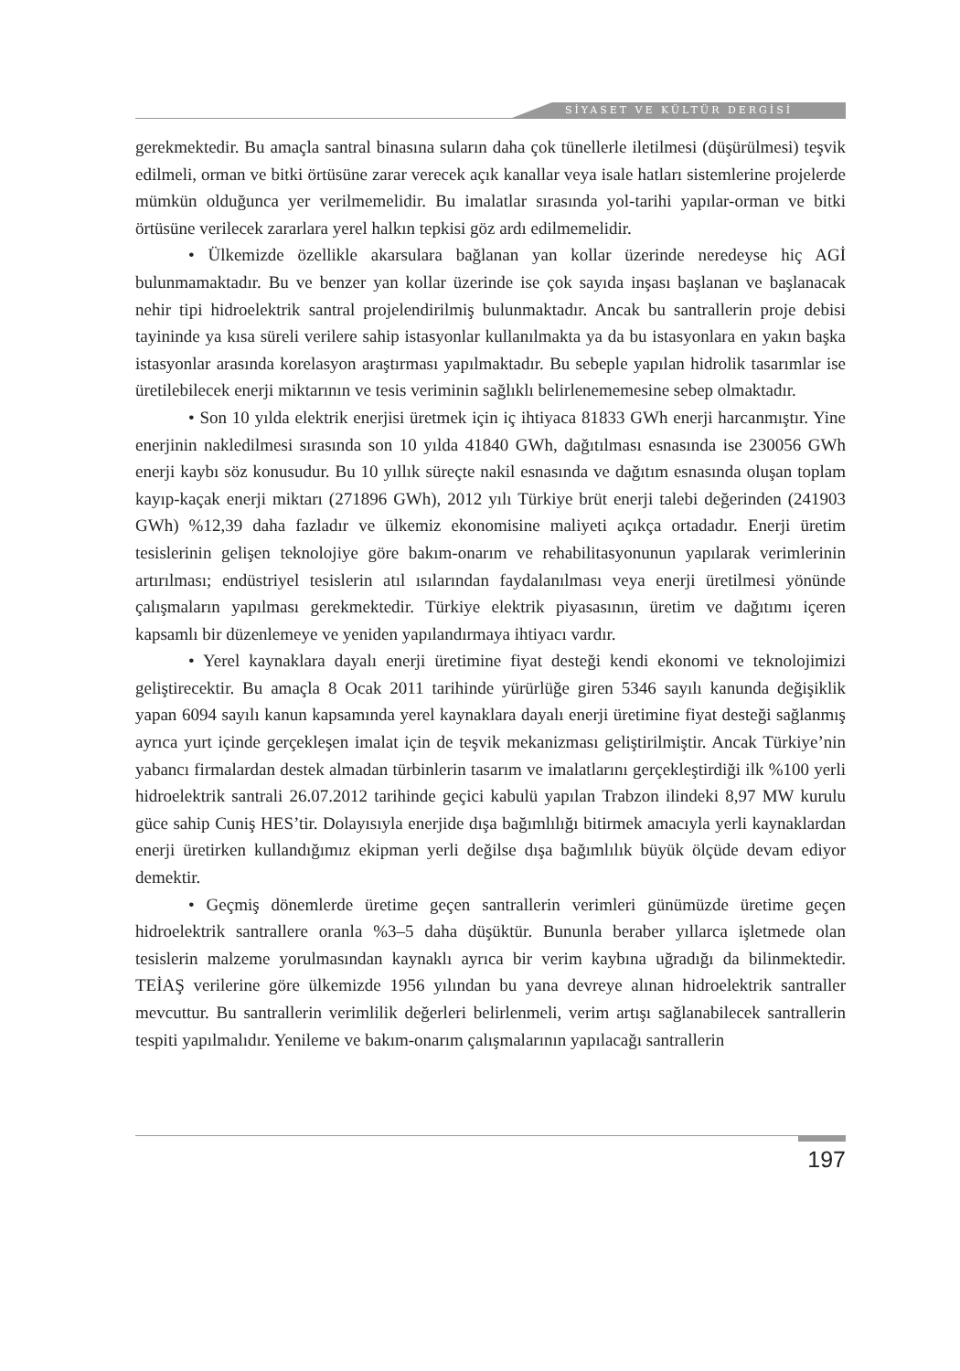SİYASET VE KÜLTÜR DERGİSİ
gerekmektedir. Bu amaçla santral binasına suların daha çok tünellerle iletilmesi (düşürülmesi) teşvik edilmeli, orman ve bitki örtüsüne zarar verecek açık kanallar veya isale hatları sistemlerine projelerde mümkün olduğunca yer verilmemelidir. Bu imalatlar sırasında yol-tarihi yapılar-orman ve bitki örtüsüne verilecek zararlara yerel halkın tepkisi göz ardı edilmemelidir.
• Ülkemizde özellikle akarsulara bağlanan yan kollar üzerinde neredeyse hiç AGİ bulunmamaktadır. Bu ve benzer yan kollar üzerinde ise çok sayıda inşası başlanan ve başlanacak nehir tipi hidroelektrik santral projelendirilmiş bulunmaktadır. Ancak bu santrallerin proje debisi tayininde ya kısa süreli verilere sahip istasyonlar kullanılmakta ya da bu istasyonlara en yakın başka istasyonlar arasında korelasyon araştırması yapılmaktadır. Bu sebeple yapılan hidrolik tasarımlar ise üretilebilecek enerji miktarının ve tesis veriminin sağlıklı belirlenememesine sebep olmaktadır.
• Son 10 yılda elektrik enerjisi üretmek için iç ihtiyaca 81833 GWh enerji harcanmıştır. Yine enerjinin nakledilmesi sırasında son 10 yılda 41840 GWh, dağıtılması esnasında ise 230056 GWh enerji kaybı söz konusudur. Bu 10 yıllık süreçte nakil esnasında ve dağıtım esnasında oluşan toplam kayıp-kaçak enerji miktarı (271896 GWh), 2012 yılı Türkiye brüt enerji talebi değerinden (241903 GWh) %12,39 daha fazladır ve ülkemiz ekonomisine maliyeti açıkça ortadadır. Enerji üretim tesislerinin gelişen teknolojiye göre bakım-onarım ve rehabilitasyonunun yapılarak verimlerinin artırılması; endüstriyel tesislerin atıl ısılarından faydalanılması veya enerji üretilmesi yönünde çalışmaların yapılması gerekmektedir. Türkiye elektrik piyasasının, üretim ve dağıtımı içeren kapsamlı bir düzenlemeye ve yeniden yapılandırmaya ihtiyacı vardır.
• Yerel kaynaklara dayalı enerji üretimine fiyat desteği kendi ekonomi ve teknolojimizi geliştirecektir. Bu amaçla 8 Ocak 2011 tarihinde yürürlüğe giren 5346 sayılı kanunda değişiklik yapan 6094 sayılı kanun kapsamında yerel kaynaklara dayalı enerji üretimine fiyat desteği sağlanmış ayrıca yurt içinde gerçekleşen imalat için de teşvik mekanizması geliştirilmiştir. Ancak Türkiye’nin yabancı firmalardan destek almadan türbinlerin tasarım ve imalatlarını gerçekleştirdiği ilk %100 yerli hidroelektrik santrali 26.07.2012 tarihinde geçici kabulü yapılan Trabzon ilindeki 8,97 MW kurulu güce sahip Cuniş HES’tir. Dolayısıyla enerjide dışa bağımlılığı bitirmek amacıyla yerli kaynaklardan enerji üretirken kullandığımız ekipman yerli değilse dışa bağımlılık büyük ölçüde devam ediyor demektir.
• Geçmiş dönemlerde üretime geçen santrallerin verimleri günümüzde üretime geçen hidroelektrik santrallere oranla %3–5 daha düşüktür. Bununla beraber yıllarca işletmede olan tesislerin malzeme yorulmasından kaynaklı ayrıca bir verim kaybına uğradığı da bilinmektedir. TEİAŞ verilerine göre ülkemizde 1956 yılından bu yana devreye alınan hidroelektrik santraller mevcuttur. Bu santrallerin verimlilik değerleri belirlenmeli, verim artışı sağlanabilecek santrallerin tespiti yapılmalıdır. Yenileme ve bakım-onarım çalışmalarının yapılacağı santrallerin
197